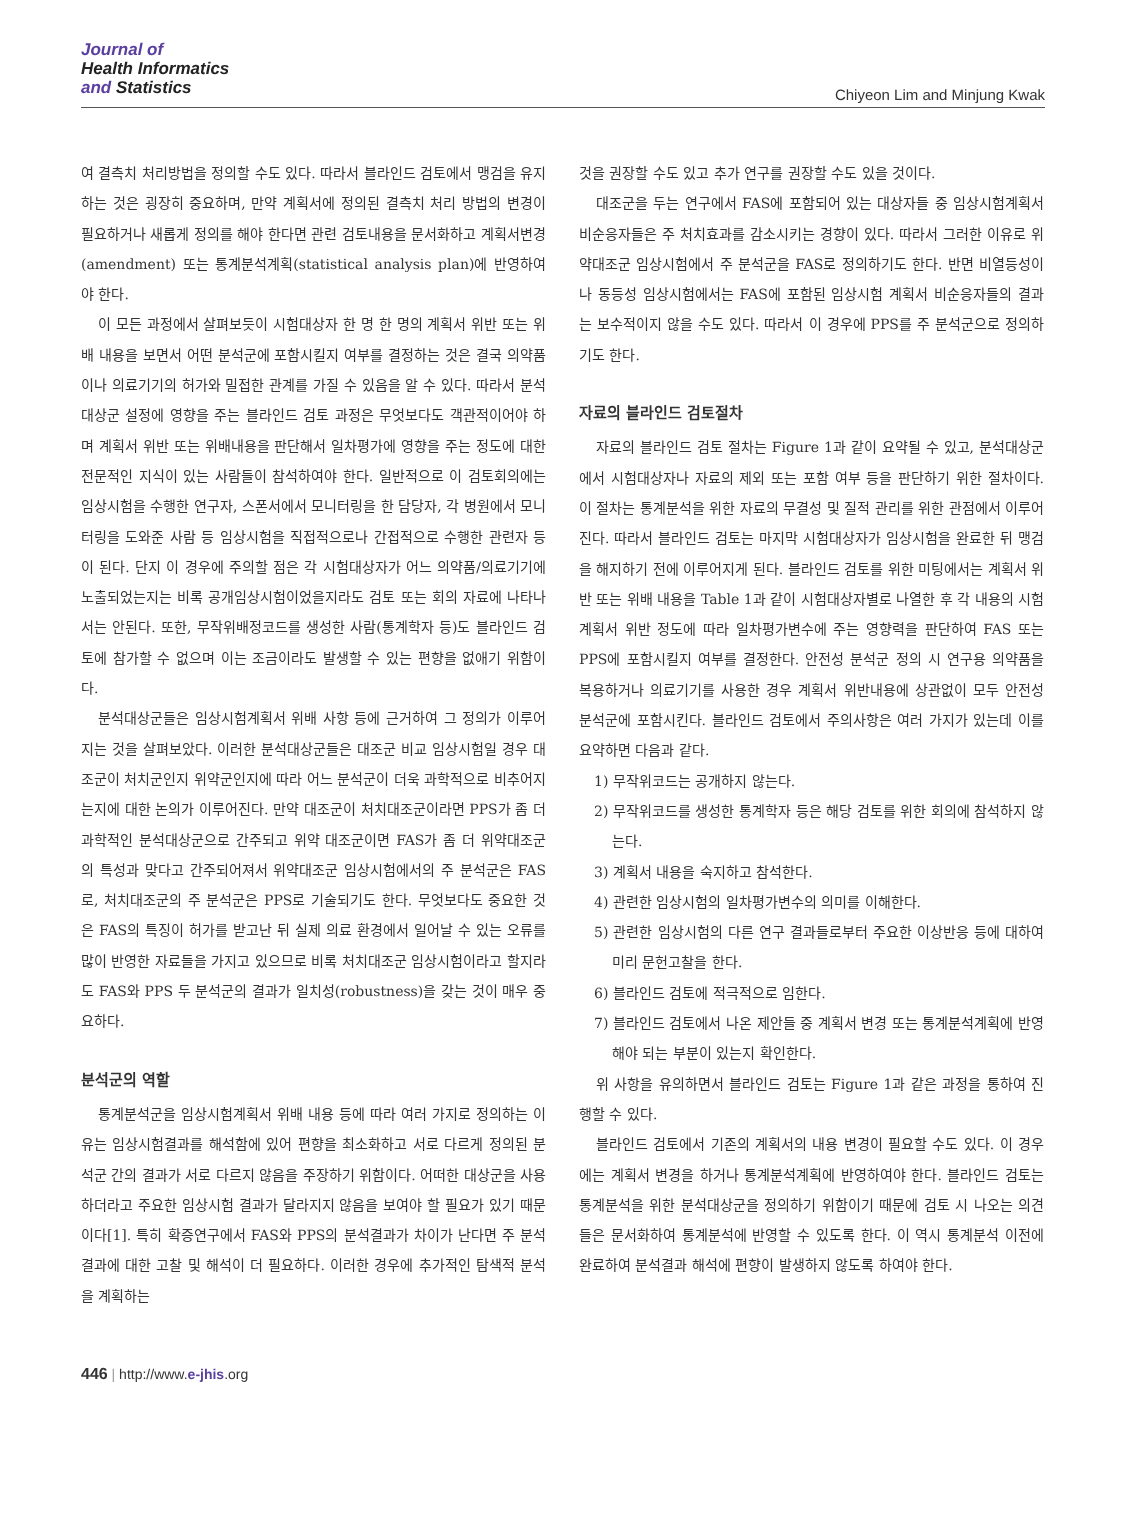Journal of
Health Informatics
and Statistics
Chiyeon Lim and Minjung Kwak
여 결측치 처리방법을 정의할 수도 있다. 따라서 블라인드 검토에서 맹검을 유지하는 것은 굉장히 중요하며, 만약 계획서에 정의된 결측치 처리 방법의 변경이 필요하거나 새롭게 정의를 해야 한다면 관련 검토내용을 문서화하고 계획서변경(amendment) 또는 통계분석계획(statistical analysis plan)에 반영하여야 한다.
이 모든 과정에서 살펴보듯이 시험대상자 한 명 한 명의 계획서 위반 또는 위배 내용을 보면서 어떤 분석군에 포함시킬지 여부를 결정하는 것은 결국 의약품이나 의료기기의 허가와 밀접한 관계를 가질 수 있음을 알 수 있다. 따라서 분석대상군 설정에 영향을 주는 블라인드 검토 과정은 무엇보다도 객관적이어야 하며 계획서 위반 또는 위배내용을 판단해서 일차평가에 영향을 주는 정도에 대한 전문적인 지식이 있는 사람들이 참석하여야 한다. 일반적으로 이 검토회의에는 임상시험을 수행한 연구자, 스폰서에서 모니터링을 한 담당자, 각 병원에서 모니터링을 도와준 사람 등 임상시험을 직접적으로나 간접적으로 수행한 관련자 등이 된다. 단지 이 경우에 주의할 점은 각 시험대상자가 어느 의약품/의료기기에 노출되었는지는 비록 공개임상시험이었을지라도 검토 또는 회의 자료에 나타나서는 안된다. 또한, 무작위배정코드를 생성한 사람(통계학자 등)도 블라인드 검토에 참가할 수 없으며 이는 조금이라도 발생할 수 있는 편향을 없애기 위함이다.
분석대상군들은 임상시험계획서 위배 사항 등에 근거하여 그 정의가 이루어지는 것을 살펴보았다. 이러한 분석대상군들은 대조군 비교 임상시험일 경우 대조군이 처치군인지 위약군인지에 따라 어느 분석군이 더욱 과학적으로 비추어지는지에 대한 논의가 이루어진다. 만약 대조군이 처치대조군이라면 PPS가 좀 더 과학적인 분석대상군으로 간주되고 위약 대조군이면 FAS가 좀 더 위약대조군의 특성과 맞다고 간주되어져서 위약대조군 임상시험에서의 주 분석군은 FAS로, 처치대조군의 주 분석군은 PPS로 기술되기도 한다. 무엇보다도 중요한 것은 FAS의 특징이 허가를 받고난 뒤 실제 의료 환경에서 일어날 수 있는 오류를 많이 반영한 자료들을 가지고 있으므로 비록 처치대조군 임상시험이라고 할지라도 FAS와 PPS 두 분석군의 결과가 일치성(robustness)을 갖는 것이 매우 중요하다.
분석군의 역할
통계분석군을 임상시험계획서 위배 내용 등에 따라 여러 가지로 정의하는 이유는 임상시험결과를 해석함에 있어 편향을 최소화하고 서로 다르게 정의된 분석군 간의 결과가 서로 다르지 않음을 주장하기 위함이다. 어떠한 대상군을 사용하더라고 주요한 임상시험 결과가 달라지지 않음을 보여야 할 필요가 있기 때문이다[1]. 특히 확증연구에서 FAS와 PPS의 분석결과가 차이가 난다면 주 분석결과에 대한 고찰 및 해석이 더 필요하다. 이러한 경우에 추가적인 탐색적 분석을 계획하는
것을 권장할 수도 있고 추가 연구를 권장할 수도 있을 것이다.
대조군을 두는 연구에서 FAS에 포함되어 있는 대상자들 중 임상시험계획서 비순응자들은 주 처치효과를 감소시키는 경향이 있다. 따라서 그러한 이유로 위약대조군 임상시험에서 주 분석군을 FAS로 정의하기도 한다. 반면 비열등성이나 동등성 임상시험에서는 FAS에 포함된 임상시험 계획서 비순응자들의 결과는 보수적이지 않을 수도 있다. 따라서 이 경우에 PPS를 주 분석군으로 정의하기도 한다.
자료의 블라인드 검토절차
자료의 블라인드 검토 절차는 Figure 1과 같이 요약될 수 있고, 분석대상군에서 시험대상자나 자료의 제외 또는 포함 여부 등을 판단하기 위한 절차이다. 이 절차는 통계분석을 위한 자료의 무결성 및 질적 관리를 위한 관점에서 이루어진다. 따라서 블라인드 검토는 마지막 시험대상자가 임상시험을 완료한 뒤 맹검을 해지하기 전에 이루어지게 된다. 블라인드 검토를 위한 미팅에서는 계획서 위반 또는 위배 내용을 Table 1과 같이 시험대상자별로 나열한 후 각 내용의 시험계획서 위반 정도에 따라 일차평가변수에 주는 영향력을 판단하여 FAS 또는 PPS에 포함시킬지 여부를 결정한다. 안전성 분석군 정의 시 연구용 의약품을 복용하거나 의료기기를 사용한 경우 계획서 위반내용에 상관없이 모두 안전성 분석군에 포함시킨다. 블라인드 검토에서 주의사항은 여러 가지가 있는데 이를 요약하면 다음과 같다.
1) 무작위코드는 공개하지 않는다.
2) 무작위코드를 생성한 통계학자 등은 해당 검토를 위한 회의에 참석하지 않는다.
3) 계획서 내용을 숙지하고 참석한다.
4) 관련한 임상시험의 일차평가변수의 의미를 이해한다.
5) 관련한 임상시험의 다른 연구 결과들로부터 주요한 이상반응 등에 대하여 미리 문헌고찰을 한다.
6) 블라인드 검토에 적극적으로 임한다.
7) 블라인드 검토에서 나온 제안들 중 계획서 변경 또는 통계분석계획에 반영해야 되는 부분이 있는지 확인한다.
위 사항을 유의하면서 블라인드 검토는 Figure 1과 같은 과정을 통하여 진행할 수 있다.
블라인드 검토에서 기존의 계획서의 내용 변경이 필요할 수도 있다. 이 경우에는 계획서 변경을 하거나 통계분석계획에 반영하여야 한다. 블라인드 검토는 통계분석을 위한 분석대상군을 정의하기 위함이기 때문에 검토 시 나오는 의견들은 문서화하여 통계분석에 반영할 수 있도록 한다. 이 역시 통계분석 이전에 완료하여 분석결과 해석에 편향이 발생하지 않도록 하여야 한다.
446 | http://www.e-jhis.org